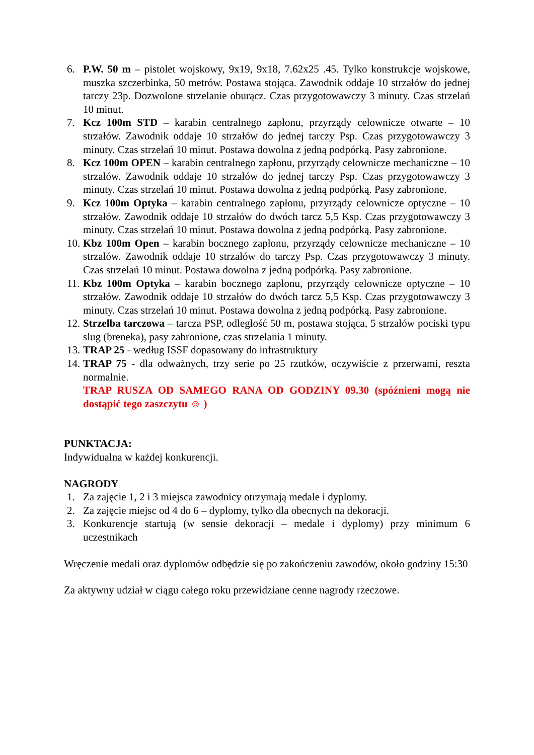6. P.W. 50 m – pistolet wojskowy, 9x19, 9x18, 7.62x25 .45. Tylko konstrukcje wojskowe, muszka szczerbinka, 50 metrów. Postawa stojąca. Zawodnik oddaje 10 strzałów do jednej tarczy 23p. Dozwolone strzelanie oburącz. Czas przygotowawczy 3 minuty. Czas strzelań 10 minut.
7. Kcz 100m STD – karabin centralnego zapłonu, przyrządy celownicze otwarte – 10 strzałów. Zawodnik oddaje 10 strzałów do jednej tarczy Psp. Czas przygotowawczy 3 minuty. Czas strzelań 10 minut. Postawa dowolna z jedną podpórką. Pasy zabronione.
8. Kcz 100m OPEN – karabin centralnego zapłonu, przyrządy celownicze mechaniczne – 10 strzałów. Zawodnik oddaje 10 strzałów do jednej tarczy Psp. Czas przygotowawczy 3 minuty. Czas strzelań 10 minut. Postawa dowolna z jedną podpórką. Pasy zabronione.
9. Kcz 100m Optyka – karabin centralnego zapłonu, przyrządy celownicze optyczne – 10 strzałów. Zawodnik oddaje 10 strzałów do dwóch tarcz 5,5 Ksp. Czas przygotowawczy 3 minuty. Czas strzelań 10 minut. Postawa dowolna z jedną podpórką. Pasy zabronione.
10. Kbz 100m Open – karabin bocznego zapłonu, przyrządy celownicze mechaniczne – 10 strzałów. Zawodnik oddaje 10 strzałów do tarczy Psp. Czas przygotowawczy 3 minuty. Czas strzelań 10 minut. Postawa dowolna z jedną podpórką. Pasy zabronione.
11. Kbz 100m Optyka – karabin bocznego zapłonu, przyrządy celownicze optyczne – 10 strzałów. Zawodnik oddaje 10 strzałów do dwóch tarcz 5,5 Ksp. Czas przygotowawczy 3 minuty. Czas strzelań 10 minut. Postawa dowolna z jedną podpórką. Pasy zabronione.
12. Strzelba tarczowa – tarcza PSP, odległość 50 m, postawa stojąca, 5 strzałów pociski typu slug (breneka), pasy zabronione, czas strzelania 1 minuty.
13. TRAP 25 - według ISSF dopasowany do infrastruktury
14. TRAP 75 - dla odważnych, trzy serie po 25 rzutków, oczywiście z przerwami, reszta normalnie.
TRAP RUSZA OD SAMEGO RANA OD GODZINY 09.30 (spóźnieni mogą nie dostąpić tego zaszczytu ☺ )
PUNKTACJA:
Indywidualna w każdej konkurencji.
NAGRODY
1. Za zajęcie 1, 2 i 3 miejsca zawodnicy otrzymają medale i dyplomy.
2. Za zajęcie miejsc od 4 do 6 – dyplomy, tylko dla obecnych na dekoracji.
3. Konkurencje startują (w sensie dekoracji – medale i dyplomy) przy minimum 6 uczestnikach
Wręczenie medali oraz dyplomów odbędzie się po zakończeniu zawodów, około godziny 15:30
Za aktywny udział w ciągu całego roku przewidziane cenne nagrody rzeczowe.